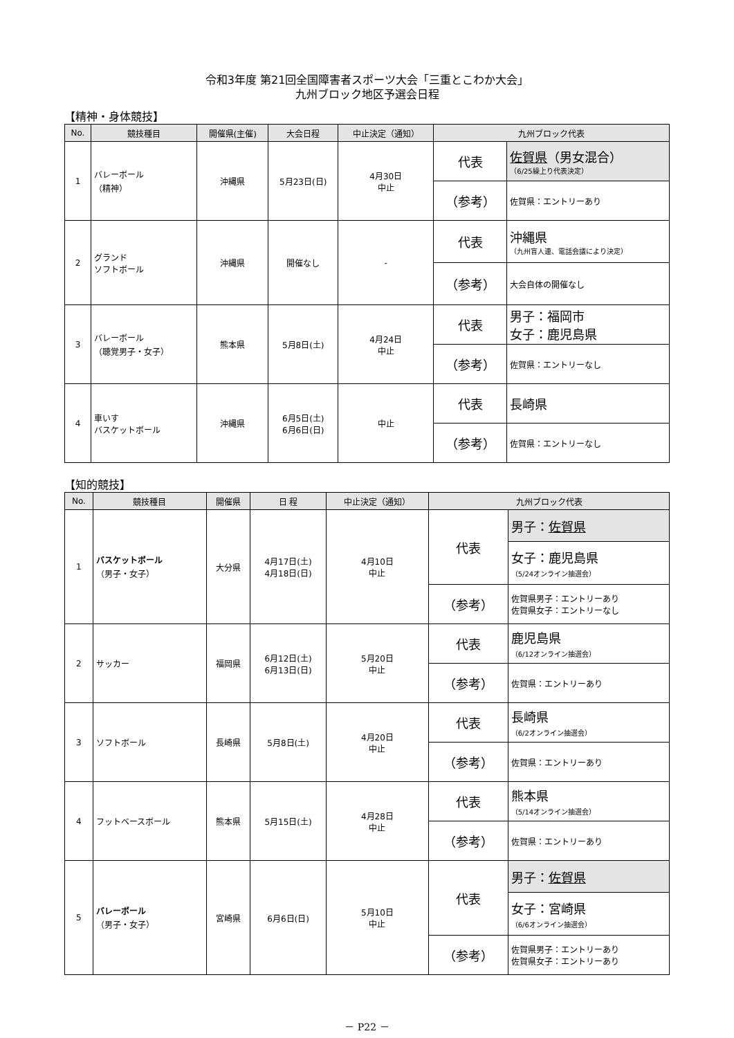令和3年度 第21回全国障害者スポーツ大会「三重とこわか大会」
九州ブロック地区予選会日程
【精神・身体競技】
| No. | 競技種目 | 開催県(主催) | 大会日程 | 中止決定（通知） | 九州ブロック代表 | |
| --- | --- | --- | --- | --- | --- | --- |
| 1 | バレーボール （精神） | 沖縄県 | 5月23日(日) | 4月30日 中止 | 代表 | 佐賀県 （男女混合） （6/25繰上り代表決定） |
| | | | | | （参考） | 佐賀県：エントリーあり |
| 2 | グランド ソフトボール | 沖縄県 | 開催なし | - | 代表 | 沖縄県 （九州盲人連、電話会議により決定） |
| | | | | | （参考） | 大会自体の開催なし |
| 3 | バレーボール （聴覚男子・女子） | 熊本県 | 5月8日(土) | 4月24日 中止 | 代表 | 男子：福岡市 女子：鹿児島県 |
| | | | | | （参考） | 佐賀県：エントリーなし |
| 4 | 車いす バスケットボール | 沖縄県 | 6月5日(土) 6月6日(日) | 中止 | 代表 | 長崎県 |
| | | | | | （参考） | 佐賀県：エントリーなし |
【知的競技】
| No. | 競技種目 | 開催県 | 日 程 | 中止決定（通知） | 九州ブロック代表 | |
| --- | --- | --- | --- | --- | --- | --- |
| 1 | バスケットボール （男子・女子） | 大分県 | 4月17日(土) 4月18日(日) | 4月10日 中止 | 代表 | 男子： 佐賀県 |
| | | | | | | 女子：鹿児島県 （5/24オンライン抽選会） |
| | | | | | （参考） | 佐賀県男子：エントリーあり 佐賀県女子：エントリーなし |
| 2 | サッカー | 福岡県 | 6月12日(土) 6月13日(日) | 5月20日 中止 | 代表 | 鹿児島県 （6/12オンライン抽選会） |
| | | | | | （参考） | 佐賀県：エントリーあり |
| 3 | ソフトボール | 長崎県 | 5月8日(土) | 4月20日 中止 | 代表 | 長崎県 （6/2オンライン抽選会） |
| | | | | | （参考） | 佐賀県：エントリーあり |
| 4 | フットベースボール | 熊本県 | 5月15日(土) | 4月28日 中止 | 代表 | 熊本県 （5/14オンライン抽選会） |
| | | | | | （参考） | 佐賀県：エントリーあり |
| 5 | バレーボール （男子・女子） | 宮崎県 | 6月6日(日) | 5月10日 中止 | 代表 | 男子： 佐賀県 |
| | | | | | | 女子：宮崎県 （6/6オンライン抽選会） |
| | | | | | （参考） | 佐賀県男子：エントリーあり 佐賀県女子：エントリーあり |
－ P22 －